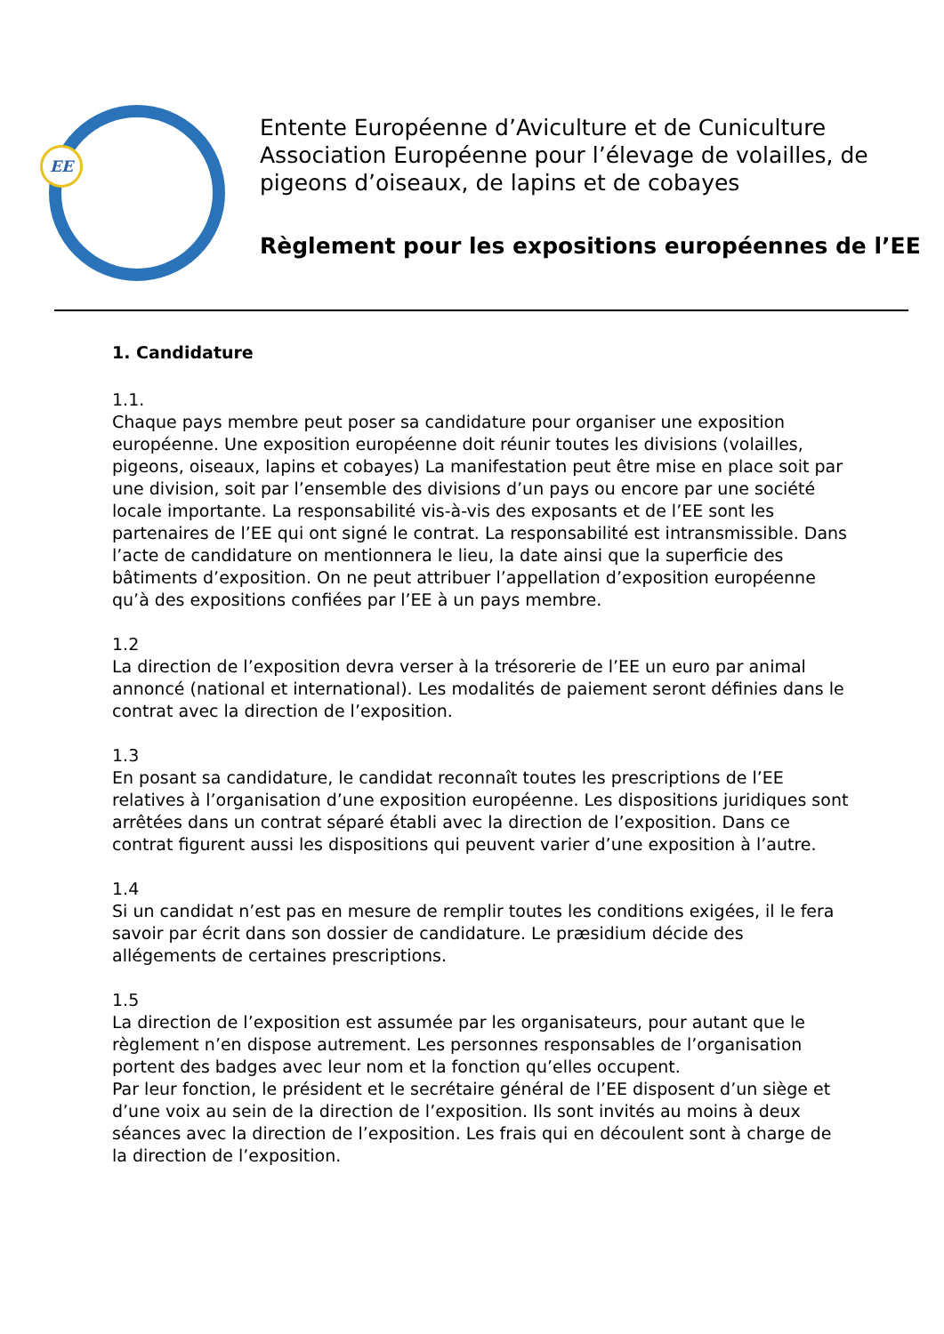EE
Entente Européenne d’Aviculture et de Cuniculture
Association Européenne pour l’élevage de volailles, de pigeons d’oiseaux, de lapins et de cobayes
Règlement pour les expositions européennes de l’EE
1. Candidature
1.1.
Chaque pays membre peut poser sa candidature pour organiser une exposition européenne. Une exposition européenne doit réunir toutes les divisions (volailles, pigeons, oiseaux, lapins et cobayes) La manifestation peut être mise en place soit par une division, soit par l’ensemble des divisions d’un pays ou encore par une société locale importante. La responsabilité vis-à-vis des exposants et de l’EE sont les partenaires de l’EE qui ont signé le contrat. La responsabilité est intransmissible. Dans l’acte de candidature on mentionnera le lieu, la date ainsi que la superficie des bâtiments d’exposition. On ne peut attribuer l’appellation d’exposition européenne qu’à des expositions confiées par l’EE à un pays membre.
1.2
La direction de l’exposition devra verser à la trésorerie de l’EE un euro par animal annoncé (national et international). Les modalités de paiement seront définies dans le contrat avec la direction de l’exposition.
1.3
En posant sa candidature, le candidat reconnaît toutes les prescriptions de l’EE relatives à l’organisation d’une exposition européenne. Les dispositions juridiques sont arrêtées dans un contrat séparé établi avec la direction de l’exposition. Dans ce contrat figurent aussi les dispositions qui peuvent varier d’une exposition à l’autre.
1.4
Si un candidat n’est pas en mesure de remplir toutes les conditions exigées, il le fera savoir par écrit dans son dossier de candidature. Le præsidium décide des allégements de certaines prescriptions.
1.5
La direction de l’exposition est assumée par les organisateurs, pour autant que le règlement n’en dispose autrement. Les personnes responsables de l’organisation portent des badges avec leur nom et la fonction qu’elles occupent.
Par leur fonction, le président et le secrétaire général de l’EE disposent d’un siège et d’une voix au sein de la direction de l’exposition. Ils sont invités au moins à deux séances avec la direction de l’exposition. Les frais qui en découlent sont à charge de la direction de l’exposition.